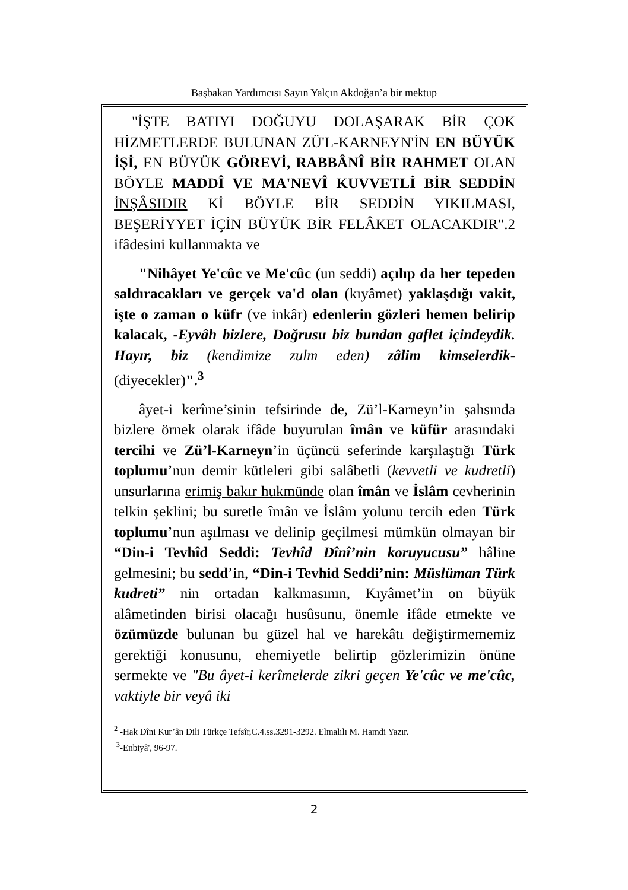Başbakan Yardımcısı Sayın Yalçın Akdoğan’a bir mektup
"İŞTE BATIYI DOĞUYU DOLAŞARAK BİR ÇOK HİZMETLERDE BULUNAN ZÜ'L-KARNEYN'İN EN BÜYÜK İŞİ, EN BÜYÜK GÖREVİ, RABBÂNÎ BİR RAHMET OLAN BÖYLE MADDÎ VE MA'NEVÎ KUVVETLİ BİR SEDDİN İNŞÂSIDIR Kİ BÖYLE BİR SEDDİN YIKILMASI, BEŞERİYYET İÇİN BÜYÜK BİR FELÂKET OLACAKDIR".2 ifâdesini kullanmakta ve
"Nihâyet Ye'cûc ve Me'cûc (un seddi) açılıp da her tepeden saldıracakları ve gerçek va'd olan (kıyâmet) yaklaşdığı vakit, işte o zaman o küfr (ve inkâr) edenlerin gözleri hemen belirip kalacak, -Eyvâh bizlere, Doğrusu biz bundan gaflet içindeydik. Hayır, biz (kendimize zulm eden) zâlim kimselerdik- (diyecekler)".<sup>3</sup>
âyet-i kerîme’sinin tefsirinde de, Zü’l-Karneyn’in şahsında bizlere örnek olarak ifâde buyurulan îmân ve küfür arasındaki tercihi ve Zü’l-Karneyn’in üçüncü seferinde karşılaştığı Türk toplumu’nun demir kütleleri gibi salâbetli (kevvetli ve kudretli) unsurlarına erimiş bakır hukmünde olan îmân ve İslâm cevherinin telkin şeklini; bu suretle îmân ve İslâm yolunu tercih eden Türk toplumu’nun aşılması ve delinip geçilmesi mümkün olmayan bir “Din-i Tevhîd Seddi: Tevhîd Dînî’nin koruyucusu” hâline gelmesini; bu sedd’in, “Din-i Tevhid Seddi’nin: Müslüman Türk kudreti” nin ortadan kalkmasının, Kıyâmet’in on büyük alâmetinden birisi olacağı husûsunu, önemle ifâde etmekte ve özümüzde bulunan bu güzel hal ve harekâtı değiştirmememiz gerektiği konusunu, ehemiyetle belirtip gözlerimizin önüne sermekte ve "Bu âyet-i kerîmelerde zikri geçen Ye'cûc ve me'cûc, vaktiyle bir veyâ iki
<sup>2</sup> -Hak Dîni Kur’ân Dili Türkçe Tefsîr,C.4.ss.3291-3292. Elmalılı M. Hamdi Yazır.
<sup>3</sup>-Enbiyâ', 96-97.
2